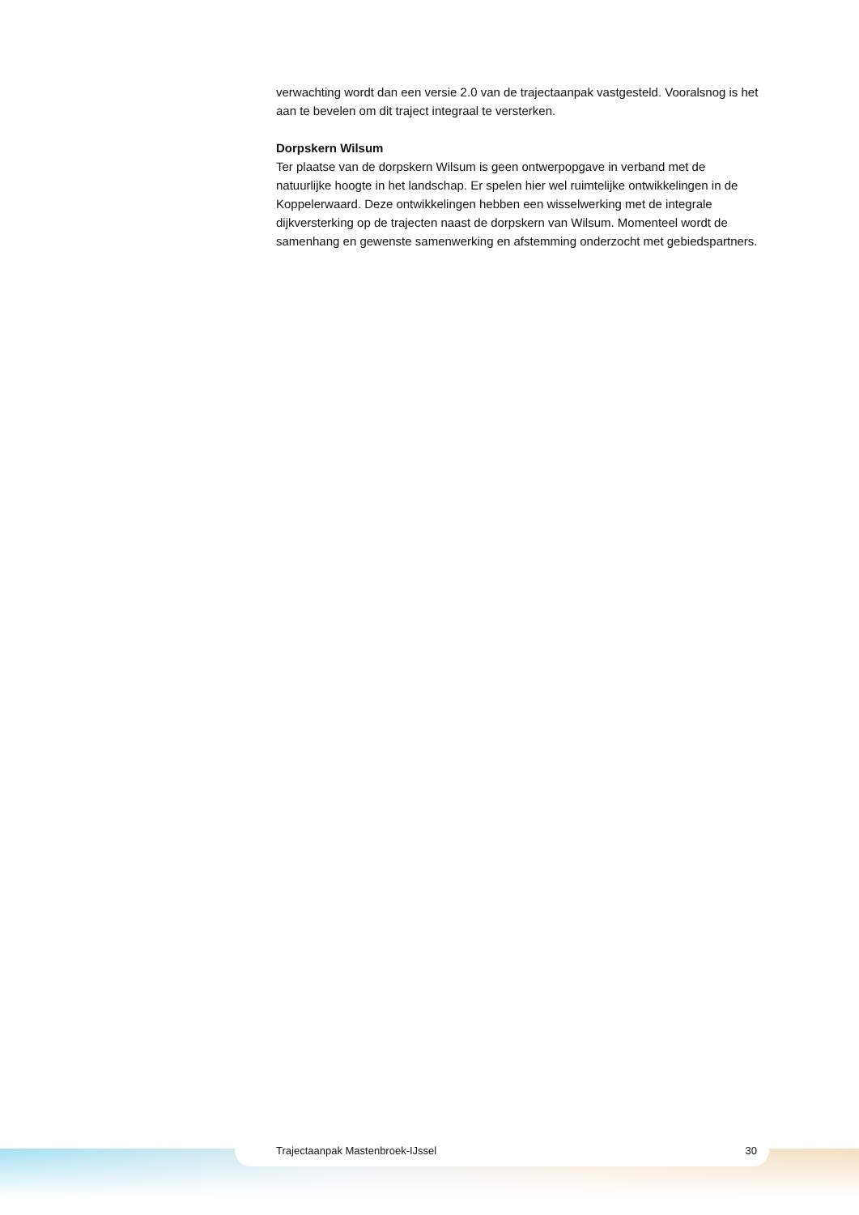verwachting wordt dan een versie 2.0 van de trajectaanpak vastgesteld. Vooralsnog is het aan te bevelen om dit traject integraal te versterken.
Dorpskern Wilsum
Ter plaatse van de dorpskern Wilsum is geen ontwerpopgave in verband met de natuurlijke hoogte in het landschap. Er spelen hier wel ruimtelijke ontwikkelingen in de Koppelerwaard. Deze ontwikkelingen hebben een wisselwerking met de integrale dijkversterking op de trajecten naast de dorpskern van Wilsum. Momenteel wordt de samenhang en gewenste samenwerking en afstemming onderzocht met gebiedspartners.
Trajectaanpak Mastenbroek-IJssel 30